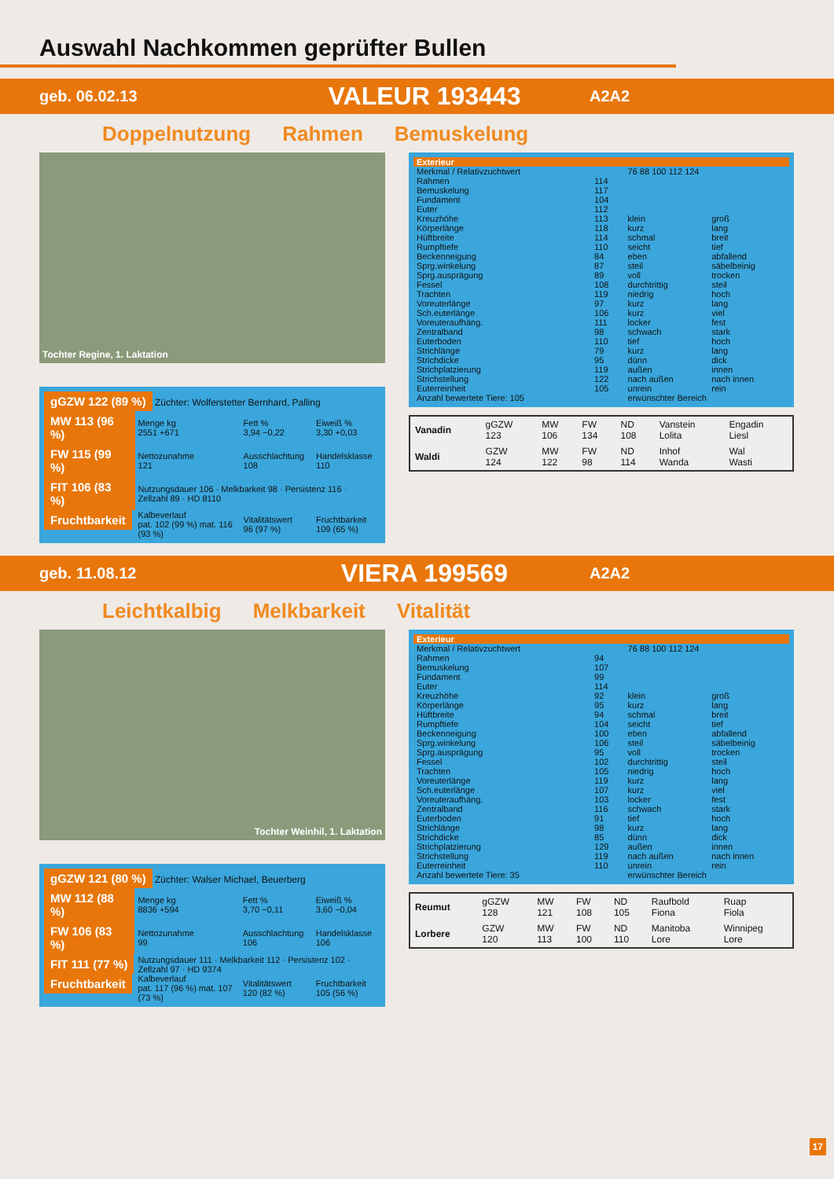Auswahl Nachkommen geprüfter Bullen
geb. 06.02.13 VALEUR 193443 A2A2
Doppelnutzung Rahmen Bemuskelung
Tochter Regine, 1. Laktation
gGZW 122 (89 %) Züchter: Wolferstetter Bernhard, Palling
| MW 113 (96 %) | Menge kg 2551 +671 | Fett % 3,94 −0,22 | Eiweiß % 3,30 +0,03 |
| FW 115 (99 %) | Nettozunahme 121 | Ausschlachtung 108 | Handelsklasse 110 |
| FIT 106 (83 %) | Nutzungsdauer 106 · Melkbarkeit 98 · Persistenz 116 · Zellzahl 89 · HD 8110 | | |
| Fruchtbarkeit | Kalbeverlauf pat. 102 (99 %) mat. 116 (93 %) | Vitalitätswert 96 (97 %) | Fruchtbarkeit 109 (65 %) |
| Exterieur | | | |
| --- | --- | --- | --- |
| Merkmal / Relativzuchtwert | | 76 88 100 112 124 | |
| Rahmen | 114 | | |
| Bemuskelung | 117 | | |
| Fundament | 104 | | |
| Euter | 112 | | |
| Kreuzhöhe | 113 | klein | groß |
| Körperlänge | 118 | kurz | lang |
| Hüftbreite | 114 | schmal | breit |
| Rumpftiefe | 110 | seicht | tief |
| Beckenneigung | 84 | eben | abfallend |
| Sprg.winkelung | 87 | steil | säbelbeinig |
| Sprg.ausprägung | 89 | voll | trocken |
| Fessel | 108 | durchtrittig | steil |
| Trachten | 119 | niedrig | hoch |
| Voreuterlänge | 97 | kurz | lang |
| Sch.euterlänge | 106 | kurz | viel |
| Voreuteraufhäng. | 111 | locker | fest |
| Zentralband | 98 | schwach | stark |
| Euterboden | 110 | tief | hoch |
| Strichlänge | 79 | kurz | lang |
| Strichdicke | 95 | dünn | dick |
| Strichplatzierung | 119 | außen | innen |
| Strichstellung | 122 | nach außen | nach innen |
| Euterreinheit | 105 | unrein | rein |
| Anzahl bewertete Tiere: 105 | | erwünschter Bereich | |
| Vanadin | gGZW 123 | MW 106 | FW 134 | ND 108 | Vanstein Lolita | Engadin Liesl |
| Waldi | GZW 124 | MW 122 | FW 98 | ND 114 | Inhof Wanda | Wal Wasti |
geb. 11.08.12 VIERA 199569 A2A2
Leichtkalbig Melkbarkeit Vitalität
Tochter Weinhil, 1. Laktation
gGZW 121 (80 %) Züchter: Walser Michael, Beuerberg
| MW 112 (88 %) | Menge kg 8836 +594 | Fett % 3,70 −0,11 | Eiweiß % 3,60 −0,04 |
| FW 106 (83 %) | Nettozunahme 99 | Ausschlachtung 106 | Handelsklasse 106 |
| FIT 111 (77 %) | Nutzungsdauer 111 · Melkbarkeit 112 · Persistenz 102 · Zellzahl 97 · HD 9374 | | |
| Fruchtbarkeit | Kalbeverlauf pat. 117 (96 %) mat. 107 (73 %) | Vitalitätswert 120 (82 %) | Fruchtbarkeit 105 (56 %) |
| Exterieur | | | |
| --- | --- | --- | --- |
| Merkmal / Relativzuchtwert | | 76 88 100 112 124 | |
| Rahmen | 94 | | |
| Bemuskelung | 107 | | |
| Fundament | 99 | | |
| Euter | 114 | | |
| Kreuzhöhe | 92 | klein | groß |
| Körperlänge | 95 | kurz | lang |
| Hüftbreite | 94 | schmal | breit |
| Rumpftiefe | 104 | seicht | tief |
| Beckenneigung | 100 | eben | abfallend |
| Sprg.winkelung | 106 | steil | säbelbeinig |
| Sprg.ausprägung | 95 | voll | trocken |
| Fessel | 102 | durchtrittig | steil |
| Trachten | 105 | niedrig | hoch |
| Voreuterlänge | 119 | kurz | lang |
| Sch.euterlänge | 107 | kurz | viel |
| Voreuteraufhäng. | 103 | locker | fest |
| Zentralband | 116 | schwach | stark |
| Euterboden | 91 | tief | hoch |
| Strichlänge | 98 | kurz | lang |
| Strichdicke | 85 | dünn | dick |
| Strichplatzierung | 129 | außen | innen |
| Strichstellung | 119 | nach außen | nach innen |
| Euterreinheit | 110 | unrein | rein |
| Anzahl bewertete Tiere: 35 | | erwünschter Bereich | |
| Reumut | gGZW 128 | MW 121 | FW 108 | ND 105 | Raufbold Fiona | Ruap Fiola |
| Lorbere | GZW 120 | MW 113 | FW 100 | ND 110 | Manitoba Lore | Winnipeg Lore |
17